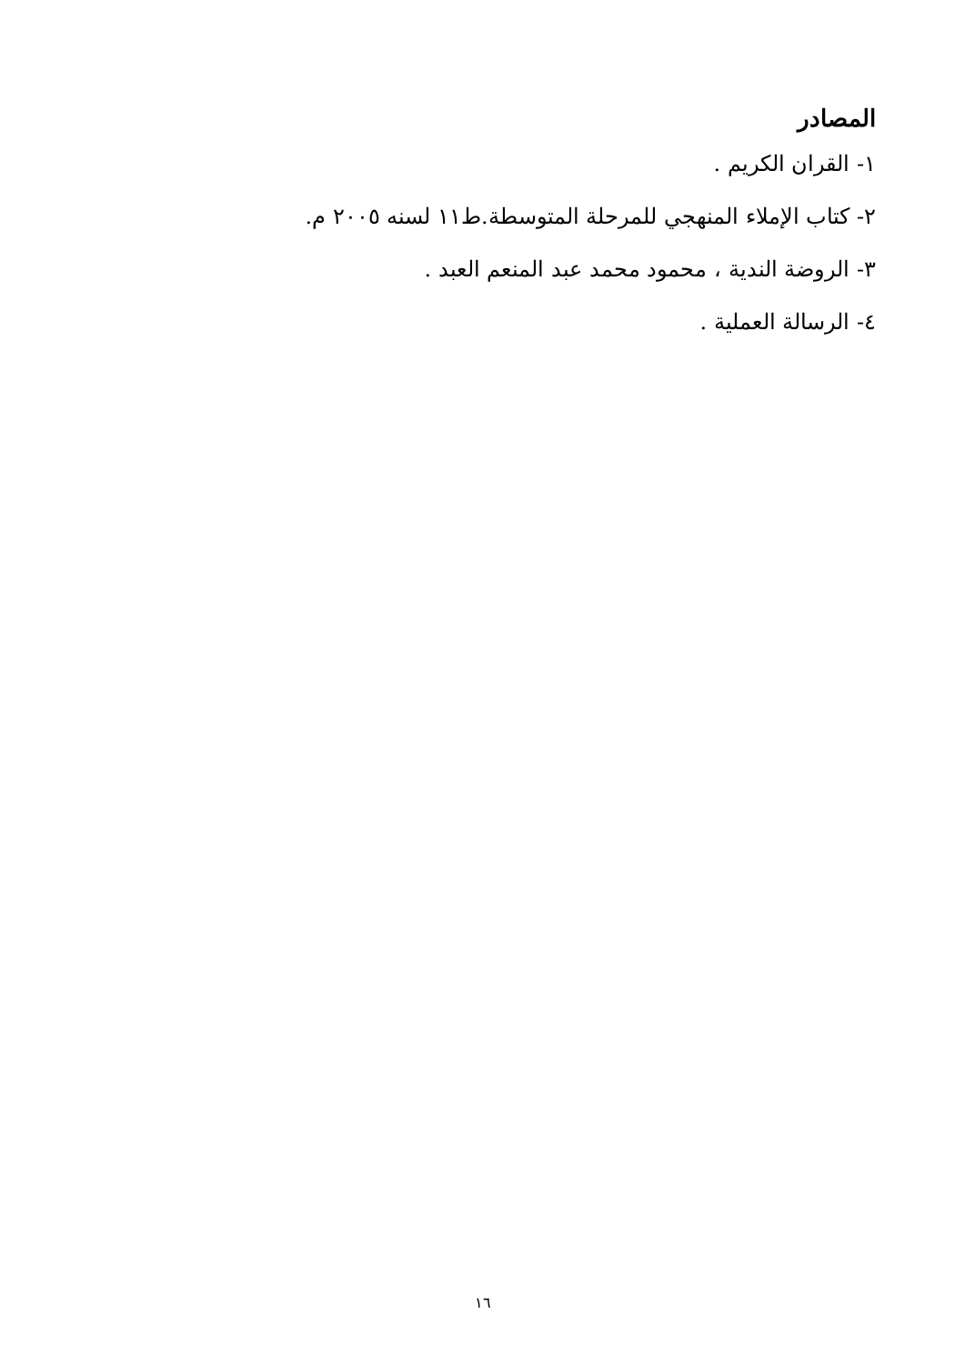المصادر
١- القران الكريم .
٢- كتاب الإملاء المنهجي للمرحلة المتوسطة.ط١١ لسنه ٢٠٠٥ م.
٣- الروضة الندية ، محمود محمد عبد المنعم العبد .
٤- الرسالة العملية .
١٦